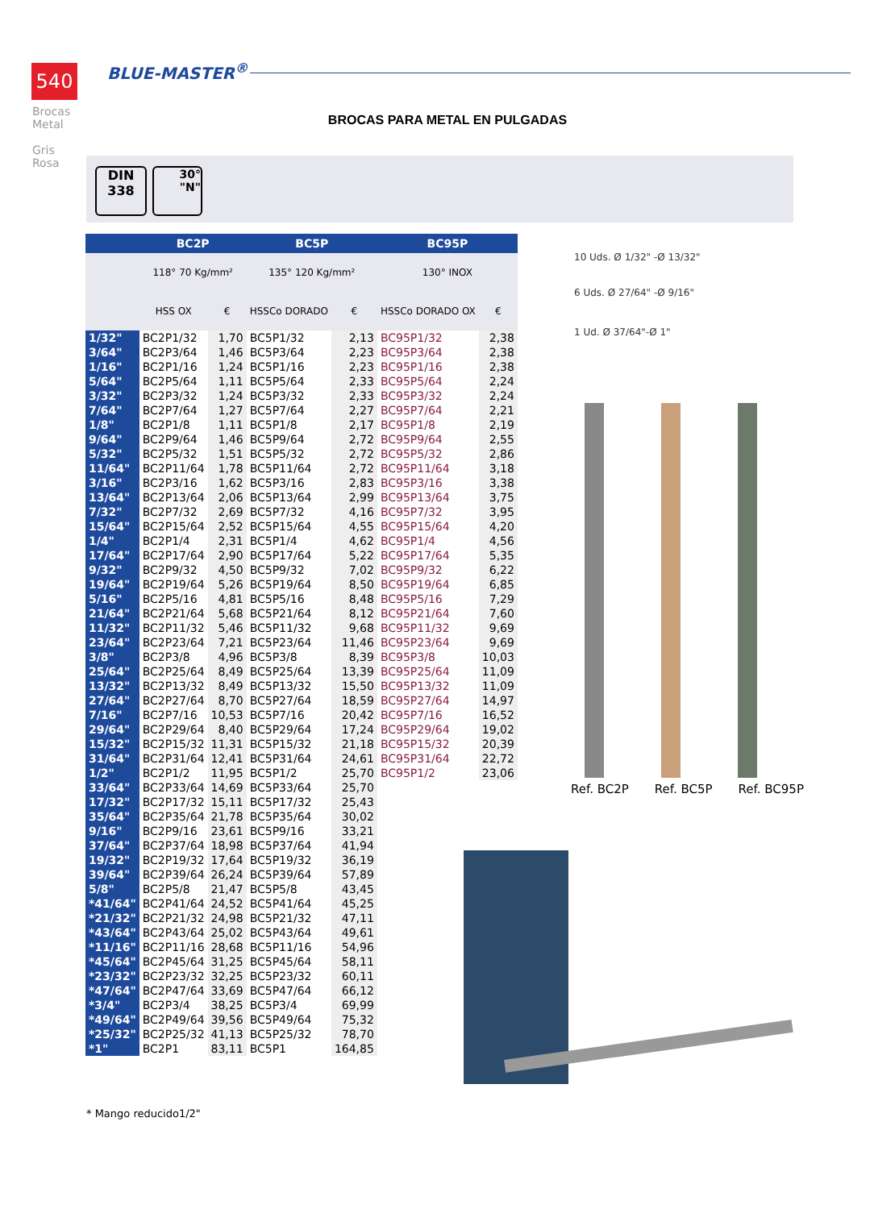540
Brocas Metal
Gris Rosa
BLUE-MASTER<sup>®</sup>
BROCAS PARA METAL EN PULGADAS
DIN
338
30°
"N"
| | BC2P | | BC5P | | BC95P | |
| --- | --- | --- | --- | --- | --- | --- |
| | 118° 70 Kg/mm² | | 135° 120 Kg/mm² | | 130° INOX | |
| | HSS OX | € | HSSCo DORADO | € | HSSCo DORADO OX | € |
| 1/32" | BC2P1/32 | 1,70 | BC5P1/32 | 2,13 | BC95P1/32 | 2,38 |
| 3/64" | BC2P3/64 | 1,46 | BC5P3/64 | 2,23 | BC95P3/64 | 2,38 |
| 1/16" | BC2P1/16 | 1,24 | BC5P1/16 | 2,23 | BC95P1/16 | 2,38 |
| 5/64" | BC2P5/64 | 1,11 | BC5P5/64 | 2,33 | BC95P5/64 | 2,24 |
| 3/32" | BC2P3/32 | 1,24 | BC5P3/32 | 2,33 | BC95P3/32 | 2,24 |
| 7/64" | BC2P7/64 | 1,27 | BC5P7/64 | 2,27 | BC95P7/64 | 2,21 |
| 1/8" | BC2P1/8 | 1,11 | BC5P1/8 | 2,17 | BC95P1/8 | 2,19 |
| 9/64" | BC2P9/64 | 1,46 | BC5P9/64 | 2,72 | BC95P9/64 | 2,55 |
| 5/32" | BC2P5/32 | 1,51 | BC5P5/32 | 2,72 | BC95P5/32 | 2,86 |
| 11/64" | BC2P11/64 | 1,78 | BC5P11/64 | 2,72 | BC95P11/64 | 3,18 |
| 3/16" | BC2P3/16 | 1,62 | BC5P3/16 | 2,83 | BC95P3/16 | 3,38 |
| 13/64" | BC2P13/64 | 2,06 | BC5P13/64 | 2,99 | BC95P13/64 | 3,75 |
| 7/32" | BC2P7/32 | 2,69 | BC5P7/32 | 4,16 | BC95P7/32 | 3,95 |
| 15/64" | BC2P15/64 | 2,52 | BC5P15/64 | 4,55 | BC95P15/64 | 4,20 |
| 1/4" | BC2P1/4 | 2,31 | BC5P1/4 | 4,62 | BC95P1/4 | 4,56 |
| 17/64" | BC2P17/64 | 2,90 | BC5P17/64 | 5,22 | BC95P17/64 | 5,35 |
| 9/32" | BC2P9/32 | 4,50 | BC5P9/32 | 7,02 | BC95P9/32 | 6,22 |
| 19/64" | BC2P19/64 | 5,26 | BC5P19/64 | 8,50 | BC95P19/64 | 6,85 |
| 5/16" | BC2P5/16 | 4,81 | BC5P5/16 | 8,48 | BC95P5/16 | 7,29 |
| 21/64" | BC2P21/64 | 5,68 | BC5P21/64 | 8,12 | BC95P21/64 | 7,60 |
| 11/32" | BC2P11/32 | 5,46 | BC5P11/32 | 9,68 | BC95P11/32 | 9,69 |
| 23/64" | BC2P23/64 | 7,21 | BC5P23/64 | 11,46 | BC95P23/64 | 9,69 |
| 3/8" | BC2P3/8 | 4,96 | BC5P3/8 | 8,39 | BC95P3/8 | 10,03 |
| 25/64" | BC2P25/64 | 8,49 | BC5P25/64 | 13,39 | BC95P25/64 | 11,09 |
| 13/32" | BC2P13/32 | 8,49 | BC5P13/32 | 15,50 | BC95P13/32 | 11,09 |
| 27/64" | BC2P27/64 | 8,70 | BC5P27/64 | 18,59 | BC95P27/64 | 14,97 |
| 7/16" | BC2P7/16 | 10,53 | BC5P7/16 | 20,42 | BC95P7/16 | 16,52 |
| 29/64" | BC2P29/64 | 8,40 | BC5P29/64 | 17,24 | BC95P29/64 | 19,02 |
| 15/32" | BC2P15/32 | 11,31 | BC5P15/32 | 21,18 | BC95P15/32 | 20,39 |
| 31/64" | BC2P31/64 | 12,41 | BC5P31/64 | 24,61 | BC95P31/64 | 22,72 |
| 1/2" | BC2P1/2 | 11,95 | BC5P1/2 | 25,70 | BC95P1/2 | 23,06 |
| 33/64" | BC2P33/64 | 14,69 | BC5P33/64 | 25,70 | | |
| 17/32" | BC2P17/32 | 15,11 | BC5P17/32 | 25,43 | | |
| 35/64" | BC2P35/64 | 21,78 | BC5P35/64 | 30,02 | | |
| 9/16" | BC2P9/16 | 23,61 | BC5P9/16 | 33,21 | | |
| 37/64" | BC2P37/64 | 18,98 | BC5P37/64 | 41,94 | | |
| 19/32" | BC2P19/32 | 17,64 | BC5P19/32 | 36,19 | | |
| 39/64" | BC2P39/64 | 26,24 | BC5P39/64 | 57,89 | | |
| 5/8" | BC2P5/8 | 21,47 | BC5P5/8 | 43,45 | | |
| *41/64" | BC2P41/64 | 24,52 | BC5P41/64 | 45,25 | | |
| *21/32" | BC2P21/32 | 24,98 | BC5P21/32 | 47,11 | | |
| *43/64" | BC2P43/64 | 25,02 | BC5P43/64 | 49,61 | | |
| *11/16" | BC2P11/16 | 28,68 | BC5P11/16 | 54,96 | | |
| *45/64" | BC2P45/64 | 31,25 | BC5P45/64 | 58,11 | | |
| *23/32" | BC2P23/32 | 32,25 | BC5P23/32 | 60,11 | | |
| *47/64" | BC2P47/64 | 33,69 | BC5P47/64 | 66,12 | | |
| *3/4" | BC2P3/4 | 38,25 | BC5P3/4 | 69,99 | | |
| *49/64" | BC2P49/64 | 39,56 | BC5P49/64 | 75,32 | | |
| *25/32" | BC2P25/32 | 41,13 | BC5P25/32 | 78,70 | | |
| *1" | BC2P1 | 83,11 | BC5P1 | 164,85 | | |
* Mango reducido1/2"
10 Uds. Ø 1/32" -Ø 13/32"
6 Uds. Ø 27/64" -Ø 9/16"
1 Ud. Ø 37/64"-Ø 1"
Ref. BC2P Ref. BC5P Ref. BC95P